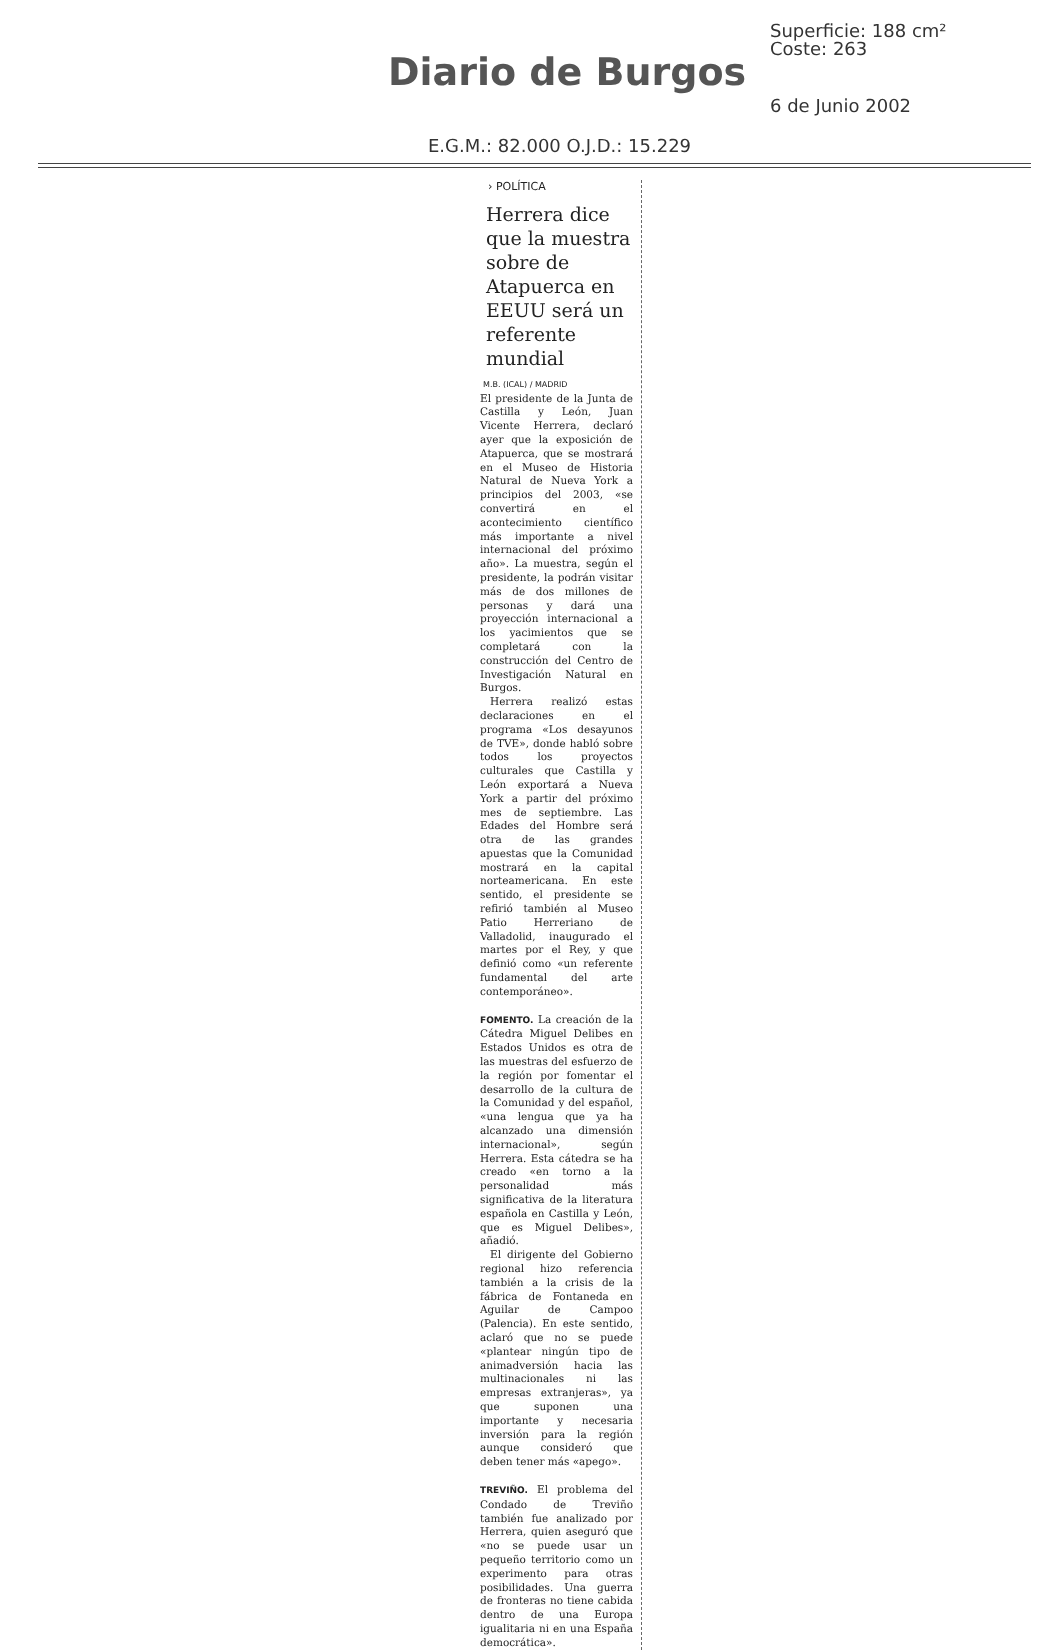Diario de Burgos
Superficie: 188 cm²
Coste: 263
6 de Junio 2002
E.G.M.: 82.000 O.J.D.: 15.229
› POLÍTICA
Herrera dice que la muestra sobre de Atapuerca en EEUU será un referente mundial
M.B. (ICAL) / MADRID
El presidente de la Junta de Castilla y León, Juan Vicente Herrera, declaró ayer que la exposición de Atapuerca, que se mostrará en el Museo de Historia Natural de Nueva York a principios del 2003, «se convertirá en el acontecimiento científico más importante a nivel internacional del próximo año». La muestra, según el presidente, la podrán visitar más de dos millones de personas y dará una proyección internacional a los yacimientos que se completará con la construcción del Centro de Investigación Natural en Burgos.
Herrera realizó estas declaraciones en el programa «Los desayunos de TVE», donde habló sobre todos los proyectos culturales que Castilla y León exportará a Nueva York a partir del próximo mes de septiembre. Las Edades del Hombre será otra de las grandes apuestas que la Comunidad mostrará en la capital norteamericana. En este sentido, el presidente se refirió también al Museo Patio Herreriano de Valladolid, inaugurado el martes por el Rey, y que definió como «un referente fundamental del arte contemporáneo».
FOMENTO. La creación de la Cátedra Miguel Delibes en Estados Unidos es otra de las muestras del esfuerzo de la región por fomentar el desarrollo de la cultura de la Comunidad y del español, «una lengua que ya ha alcanzado una dimensión internacional», según Herrera. Esta cátedra se ha creado «en torno a la personalidad más significativa de la literatura española en Castilla y León, que es Miguel Delibes», añadió.
El dirigente del Gobierno regional hizo referencia también a la crisis de la fábrica de Fontaneda en Aguilar de Campoo (Palencia). En este sentido, aclaró que no se puede «plantear ningún tipo de animadversión hacia las multinacionales ni las empresas extranjeras», ya que suponen una importante y necesaria inversión para la región aunque consideró que deben tener más «apego».
TREVIÑO. El problema del Condado de Treviño también fue analizado por Herrera, quien aseguró que «no se puede usar un pequeño territorio como un experimento para otras posibilidades. Una guerra de fronteras no tiene cabida dentro de una Europa igualitaria ni en una España democrática».